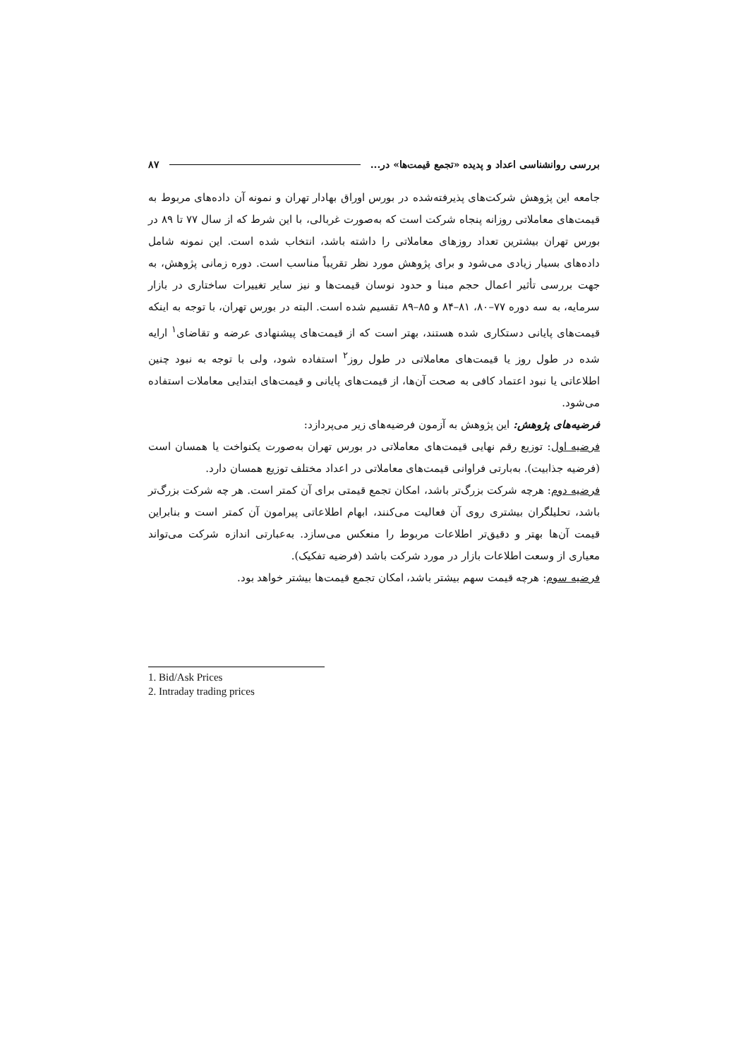بررسی روانشناسی اعداد و پدیده «تجمع قیمت‌ها» در... ۸۷
جامعه این پژوهش شرکت‌های پذیرفته‌شده در بورس اوراق بهادار تهران و نمونه آن داده‌های مربوط به قیمت‌های معاملاتی روزانه پنجاه شرکت است که به‌صورت غربالی، با این شرط که از سال ۷۷ تا ۸۹ در بورس تهران بیشترین تعداد روزهای معاملاتی را داشته باشد، انتخاب شده است. این نمونه شامل داده‌های بسیار زیادی می‌شود و برای پژوهش مورد نظر تقریباً مناسب است. دوره زمانی پژوهش، به جهت بررسی تأثیر اعمال حجم مبنا و حدود نوسان قیمت‌ها و نیز سایر تغییرات ساختاری در بازار سرمایه، به سه دوره ۷۷–۸۰، ۸۱–۸۴ و ۸۵–۸۹ تقسیم شده است. البته در بورس تهران، با توجه به اینکه قیمت‌های پایانی دستکاری شده هستند، بهتر است که از قیمت‌های پیشنهادی عرضه و تقاضای<sup>۱</sup> ارایه شده در طول روز یا قیمت‌های معاملاتی در طول روز<sup>۲</sup> استفاده شود، ولی با توجه به نبود چنین اطلاعاتی یا نبود اعتماد کافی به صحت آن‌ها، از قیمت‌های پایانی و قیمت‌های ابتدایی معاملات استفاده می‌شود.
فرضیه‌های پژوهش: این پژوهش به آزمون فرضیه‌های زیر می‌پردازد:
فرضیه اول: توزیع رقم نهایی قیمت‌های معاملاتی در بورس تهران به‌صورت یکنواخت یا همسان است (فرضیه جذابیت). به‌بارتی فراوانی قیمت‌های معاملاتی در اعداد مختلف توزیع همسان دارد.
فرضیه دوم: هرچه شرکت بزرگ‌تر باشد، امکان تجمع قیمتی برای آن کمتر است. هر چه شرکت بزرگ‌تر باشد، تحلیلگران بیشتری روی آن فعالیت می‌کنند، ابهام اطلاعاتی پیرامون آن کمتر است و بنابراین قیمت آن‌ها بهتر و دقیق‌تر اطلاعات مربوط را منعکس می‌سازد. به‌عبارتی اندازه شرکت می‌تواند معیاری از وسعت اطلاعات بازار در مورد شرکت باشد (فرضیه تفکیک).
فرضیه سوم: هرچه قیمت سهم بیشتر باشد، امکان تجمع قیمت‌ها بیشتر خواهد بود.
1. Bid/Ask Prices
2. Intraday trading prices